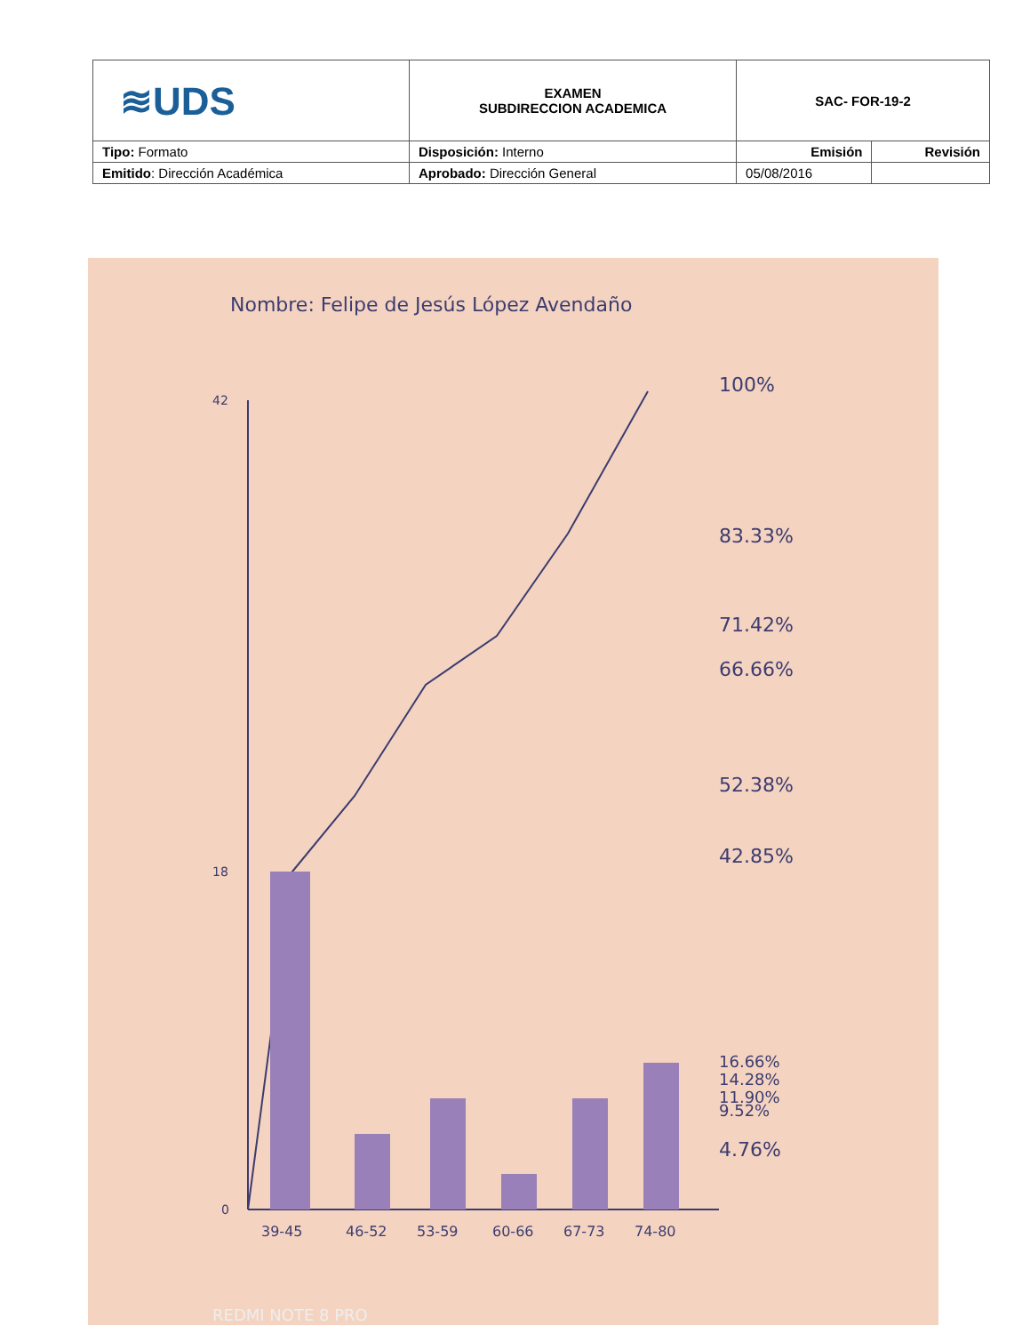| ≋UDS | EXAMEN SUBDIRECCION ACADEMICA | SAC- FOR-19-2 | |
| Tipo: Formato | Disposición: Interno | Emisión | Revisión |
| Emitido : Dirección Académica | Aprobado: Dirección General | 05/08/2016 | |
Nombre: Felipe de Jesús López Avendaño
100%
83.33%
71.42%
66.66%
52.38%
42.85%
16.66%
14.28%
11.90%
9.52%
4.76%
39-45
46-52
53-59
60-66
67-73
74-80
0
18
42
REDMI NOTE 8 PRO